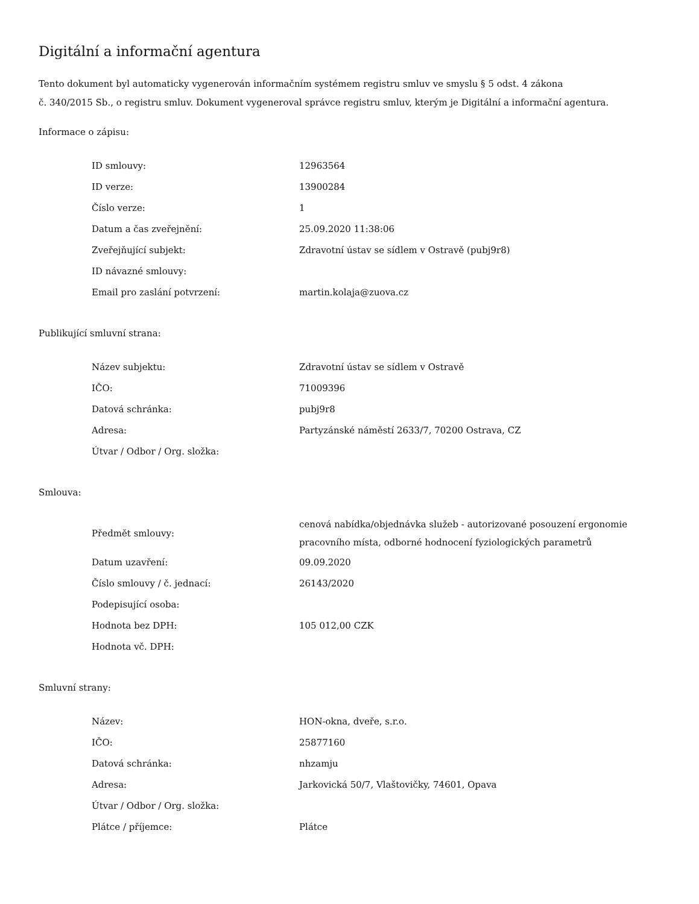Digitální a informační agentura
Tento dokument byl automaticky vygenerován informačním systémem registru smluv ve smyslu § 5 odst. 4 zákona
č. 340/2015 Sb., o registru smluv. Dokument vygeneroval správce registru smluv, kterým je Digitální a informační agentura.
Informace o zápisu:
| ID smlouvy: | 12963564 |
| ID verze: | 13900284 |
| Číslo verze: | 1 |
| Datum a čas zveřejnění: | 25.09.2020 11:38:06 |
| Zveřejňující subjekt: | Zdravotní ústav se sídlem v Ostravě (pubj9r8) |
| ID návazné smlouvy: | |
| Email pro zaslání potvrzení: | martin.kolaja@zuova.cz |
Publikující smluvní strana:
| Název subjektu: | Zdravotní ústav se sídlem v Ostravě |
| IČO: | 71009396 |
| Datová schránka: | pubj9r8 |
| Adresa: | Partyzánské náměstí 2633/7, 70200 Ostrava, CZ |
| Útvar / Odbor / Org. složka: | |
Smlouva:
| Předmět smlouvy: | cenová nabídka/objednávka služeb - autorizované posouzení ergonomie pracovního místa, odborné hodnocení fyziologických parametrů |
| Datum uzavření: | 09.09.2020 |
| Číslo smlouvy / č. jednací: | 26143/2020 |
| Podepisující osoba: | |
| Hodnota bez DPH: | 105 012,00 CZK |
| Hodnota vč. DPH: | |
Smluvní strany:
| Název: | HON-okna, dveře, s.r.o. |
| IČO: | 25877160 |
| Datová schránka: | nhzamju |
| Adresa: | Jarkovická 50/7, Vlaštovičky, 74601, Opava |
| Útvar / Odbor / Org. složka: | |
| Plátce / příjemce: | Plátce |